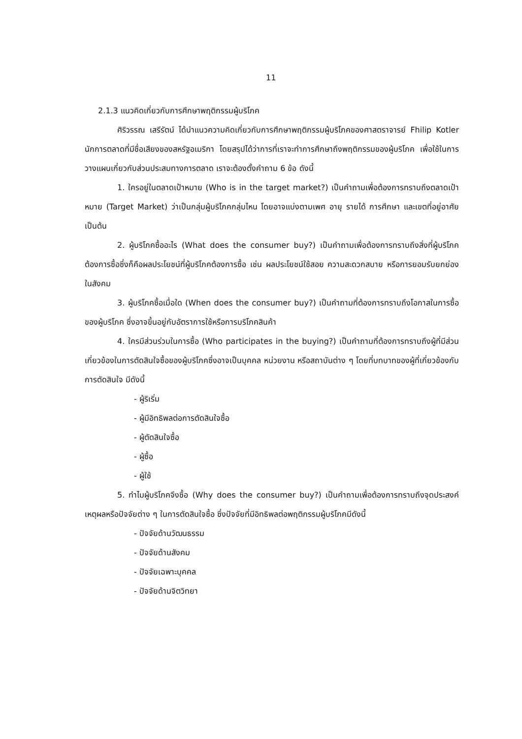11
2.1.3 แนวคิดเกี่ยวกับการศึกษาพฤติกรรมผู้บริโภค
ศิริวรรณ เสรีรัตน์ ได้นำแนวความคิดเกี่ยวกับการศึกษาพฤติกรรมผู้บริโภคของศาสตราจารย์ Fhilip Kotler นักการตลาดที่มีชื่อเสียงของสหรัฐอเมริกา โดยสรุปได้ว่าการที่เราจะทำการศึกษาถึงพฤติกรรมของผู้บริโภค เพื่อใช้ในการวางแผนเกี่ยวกับส่วนประสมทางการตลาด เราจะต้องตั้งคำถาม 6 ข้อ ดังนี้
1. ใครอยู่ในตลาดเป้าหมาย (Who is in the target market?) เป็นคำถามเพื่อต้องการทราบถึงตลาดเป้าหมาย (Target Market) ว่าเป็นกลุ่มผู้บริโภคกลุ่มไหน โดยอาจแบ่งตามเพศ อายุ รายได้ การศึกษา และเขตที่อยู่อาศัย เป็นต้น
2. ผู้บริโภคซื้ออะไร (What does the consumer buy?) เป็นคำถามเพื่อต้องการทราบถึงสิ่งที่ผู้บริโภคต้องการซื้อซึ่งก็คือผลประโยชน์ที่ผู้บริโภคต้องการซื้อ เช่น ผลประโยชน์ใช้สอย ความสะดวกสบาย หรือการยอมรับยกย่องในสังคม
3. ผู้บริโภคซื้อเมื่อใด (When does the consumer buy?) เป็นคำถามที่ต้องการทราบถึงโอกาสในการซื้อของผู้บริโภค ซึ่งอาจขึ้นอยู่กับอัตราการใช้หรือการบริโภคสินค้า
4. ใครมีส่วนร่วมในการซื้อ (Who participates in the buying?) เป็นคำถามที่ต้องการทราบถึงผู้ที่มีส่วนเกี่ยวข้องในการตัดสินใจซื้อของผู้บริโภคซึ่งอาจเป็นบุคคล หน่วยงาน หรือสถาบันต่าง ๆ โดยที่บทบาทของผู้ที่เกี่ยวข้องกับการตัดสินใจ มีดังนี้
- ผู้ริเริ่ม
- ผู้มีอิทธิพลต่อการตัดสินใจซื้อ
- ผู้ตัดสินใจซื้อ
- ผู้ซื้อ
- ผู้ใช้
5. ทำไมผู้บริโภคจึงซื้อ (Why does the consumer buy?) เป็นคำถามเพื่อต้องการทราบถึงจุดประสงค์ เหตุผลหรือปัจจัยต่าง ๆ ในการตัดสินใจซื้อ ซึ่งปัจจัยที่มีอิทธิพลต่อพฤติกรรมผู้บริโภคมีดังนี้
- ปัจจัยด้านวัฒนธรรม
- ปัจจัยด้านสังคม
- ปัจจัยเฉพาะบุคคล
- ปัจจัยด้านจิตวิทยา